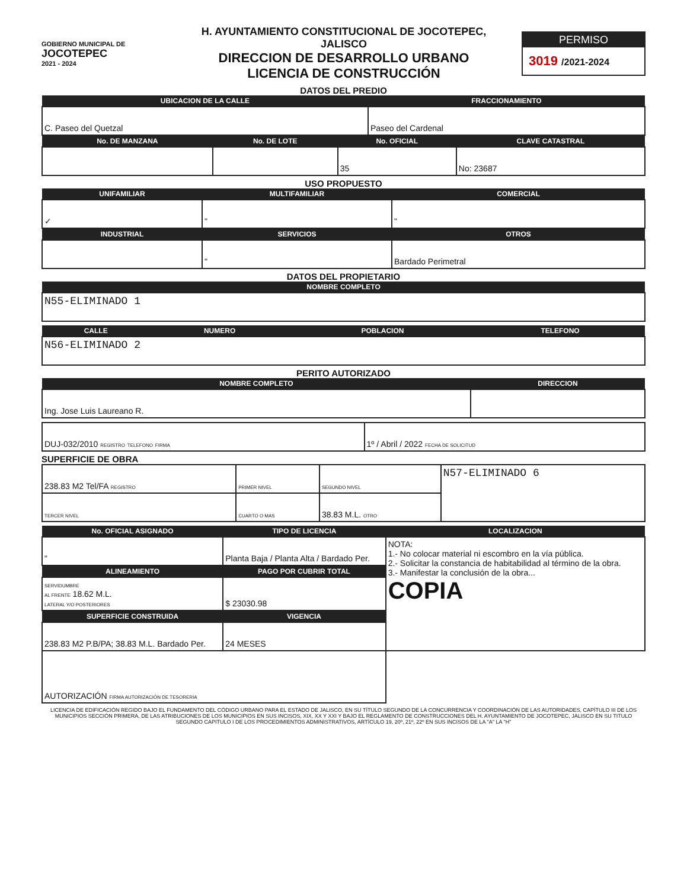GOBIERNO MUNICIPAL DE
JOCOTEPEC
2021 - 2024
H. AYUNTAMIENTO CONSTITUCIONAL DE JOCOTEPEC, JALISCO
DIRECCION DE DESARROLLO URBANO
LICENCIA DE CONSTRUCCIÓN
PERMISO
3019 /2021-2024
DATOS DEL PREDIO
| UBICACION DE LA CALLE | FRACCIONAMIENTO |
| --- | --- |
| C. Paseo del Quetzal | Paseo del Cardenal |
| No. DE MANZANA | No. DE LOTE | No. OFICIAL | CLAVE CATASTRAL |
| --- | --- | --- | --- |
| | | 35 | No: 23687 |
USO PROPUESTO
| UNIFAMILIAR | MULTIFAMILIAR | COMERCIAL |
| --- | --- | --- |
| ✓ | " | " |
| INDUSTRIAL | SERVICIOS | OTROS |
| | " | Bardado Perimetral |
DATOS DEL PROPIETARIO
| NOMBRE COMPLETO |
| --- |
| N55-ELIMINADO 1 |
| CALLE | NUMERO | POBLACION | TELEFONO |
| --- | --- | --- | --- |
| N56-ELIMINADO 2 | | | |
PERITO AUTORIZADO
| NOMBRE COMPLETO | DIRECCION |
| --- | --- |
| Ing. Jose Luis Laureano R. | |
| DUJ-032/2010 REGISTRO TELEFONO FIRMA | 1º / Abril / 2022 FECHA DE SOLICITUD |
SUPERFICIE DE OBRA
| 238.83 M2 Tel/FA REGISTRO | PRIMER NIVEL | SEGUNDO NIVEL | N57-ELIMINADO 6 |
| TERCER NIVEL | CUARTO O MAS | 38.83 M.L. OTRO | |
| No. OFICIAL ASIGNADO | TIPO DE LICENCIA | LOCALIZACION |
| --- | --- | --- |
| " | Planta Baja / Planta Alta / Bardado Per. | NOTA: 1.- No colocar material ni escombro en la vía pública. 2.- Solicitar la constancia de habitabilidad al término de la obra. 3.- Manifestar la conclusión de la obra... COPIA |
| ALINEAMIENTO | PAGO POR CUBRIR TOTAL | |
| SERVIDUMBRE AL FRENTE 18.62 M.L. LATERAL Y/O POSTERIORES | $ 23030.98 | |
| SUPERFICIE CONSTRUIDA | VIGENCIA | |
| 238.83 M2 P.B/PA; 38.83 M.L. Bardado Per. | 24 MESES | |
| AUTORIZACIÓN FIRMA AUTORIZACIÓN DE TESORERIA | | |
LICENCIA DE EDIFICACIÓN REGIDO BAJO EL FUNDAMENTO DEL CÓDIGO URBANO PARA EL ESTADO DE JALISCO, EN SU TÍTULO SEGUNDO DE LA CONCURRENCIA Y COORDINACIÓN DE LAS AUTORIDADES, CAPÍTULO III DE LOS MUNICIPIOS SECCIÓN PRIMERA, DE LAS ATRIBUCIONES DE LOS MUNICIPIOS EN SUS INCISOS, XIX, XX Y XXI Y BAJO EL REGLAMENTO DE CONSTRUCCIONES DEL H. AYUNTAMIENTO DE JOCOTEPEC, JALISCO EN SU TITULO SEGUNDO CAPITULO I DE LOS PROCEDIMIENTOS ADMINISTRATIVOS, ARTÍCULO 19, 20º, 21º, 22º EN SUS INCISOS DE LA "A" LA "H"